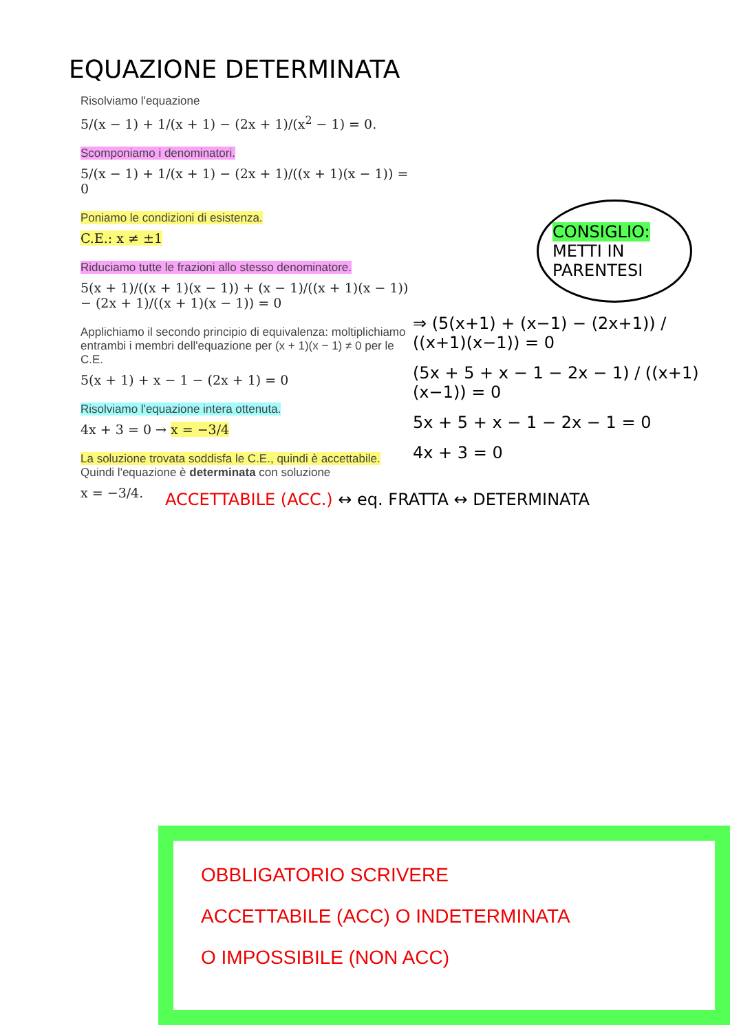EQUAZIONE DETERMINATA
Risolviamo l'equazione
5/(x − 1) + 1/(x + 1) − (2x + 1)/(x<sup>2</sup> − 1) = 0.
Scomponiamo i denominatori.
5/(x − 1) + 1/(x + 1) − (2x + 1)/((x + 1)(x − 1)) = 0
Poniamo le condizioni di esistenza.
C.E.: x ≠ ±1
Riduciamo tutte le frazioni allo stesso denominatore.
5(x + 1)/((x + 1)(x − 1)) + (x − 1)/((x + 1)(x − 1)) − (2x + 1)/((x + 1)(x − 1)) = 0
Applichiamo il secondo principio di equivalenza: moltiplichiamo entrambi i membri dell'equazione per (x + 1)(x − 1) ≠ 0 per le C.E.
5(x + 1) + x − 1 − (2x + 1) = 0
Risolviamo l'equazione intera ottenuta.
4x + 3 = 0 → x = −3/4
La soluzione trovata soddisfa le C.E., quindi è accettabile. Quindi l'equazione è determinata con soluzione
x = −3/4.
CONSIGLIO:
METTI IN PARENTESI
⇒ (5(x+1) + (x−1) − (2x+1)) / ((x+1)(x−1)) = 0
(5x + 5 + x − 1 − 2x − 1) / ((x+1)(x−1)) = 0
5x + 5 + x − 1 − 2x − 1 = 0
4x + 3 = 0
ACCETTABILE (ACC.) ↔ eq. FRATTA ↔ DETERMINATA
OBBLIGATORIO SCRIVERE
ACCETTABILE (ACC) O INDETERMINATA
O IMPOSSIBILE (NON ACC)